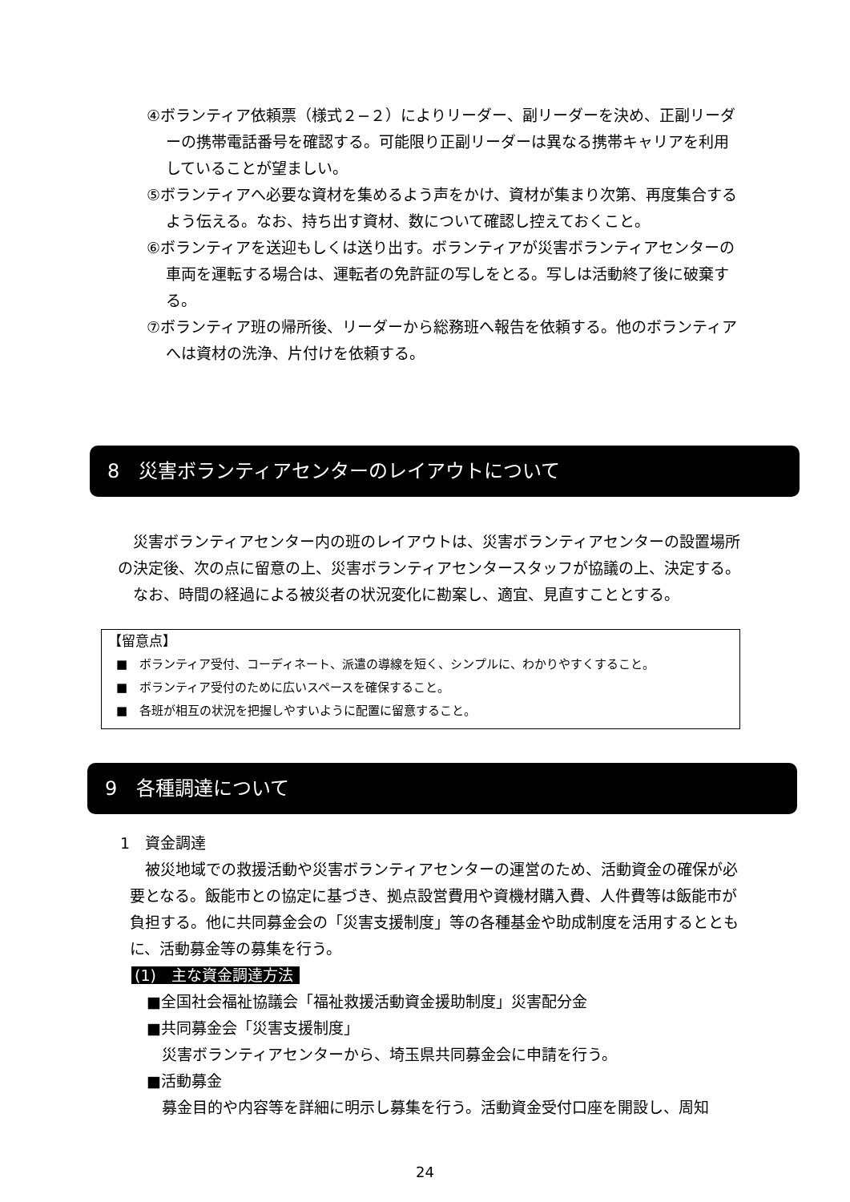④ボランティア依頼票（様式２−２）によりリーダー、副リーダーを決め、正副リーダーの携帯電話番号を確認する。可能限り正副リーダーは異なる携帯キャリアを利用していることが望ましい。
⑤ボランティアへ必要な資材を集めるよう声をかけ、資材が集まり次第、再度集合するよう伝える。なお、持ち出す資材、数について確認し控えておくこと。
⑥ボランティアを送迎もしくは送り出す。ボランティアが災害ボランティアセンターの車両を運転する場合は、運転者の免許証の写しをとる。写しは活動終了後に破棄する。
⑦ボランティア班の帰所後、リーダーから総務班へ報告を依頼する。他のボランティアへは資材の洗浄、片付けを依頼する。
8　災害ボランティアセンターのレイアウトについて
災害ボランティアセンター内の班のレイアウトは、災害ボランティアセンターの設置場所の決定後、次の点に留意の上、災害ボランティアセンタースタッフが協議の上、決定する。
なお、時間の経過による被災者の状況変化に勘案し、適宜、見直すこととする。
【留意点】
■　ボランティア受付、コーディネート、派遣の導線を短く、シンプルに、わかりやすくすること。
■　ボランティア受付のために広いスペースを確保すること。
■　各班が相互の状況を把握しやすいように配置に留意すること。
9　各種調達について
1　資金調達
被災地域での救援活動や災害ボランティアセンターの運営のため、活動資金の確保が必要となる。飯能市との協定に基づき、拠点設営費用や資機材購入費、人件費等は飯能市が負担する。他に共同募金会の「災害支援制度」等の各種基金や助成制度を活用するとともに、活動募金等の募集を行う。
(1)　主な資金調達方法
■全国社会福祉協議会「福祉救援活動資金援助制度」災害配分金
■共同募金会「災害支援制度」
災害ボランティアセンターから、埼玉県共同募金会に申請を行う。
■活動募金
募金目的や内容等を詳細に明示し募集を行う。活動資金受付口座を開設し、周知
24